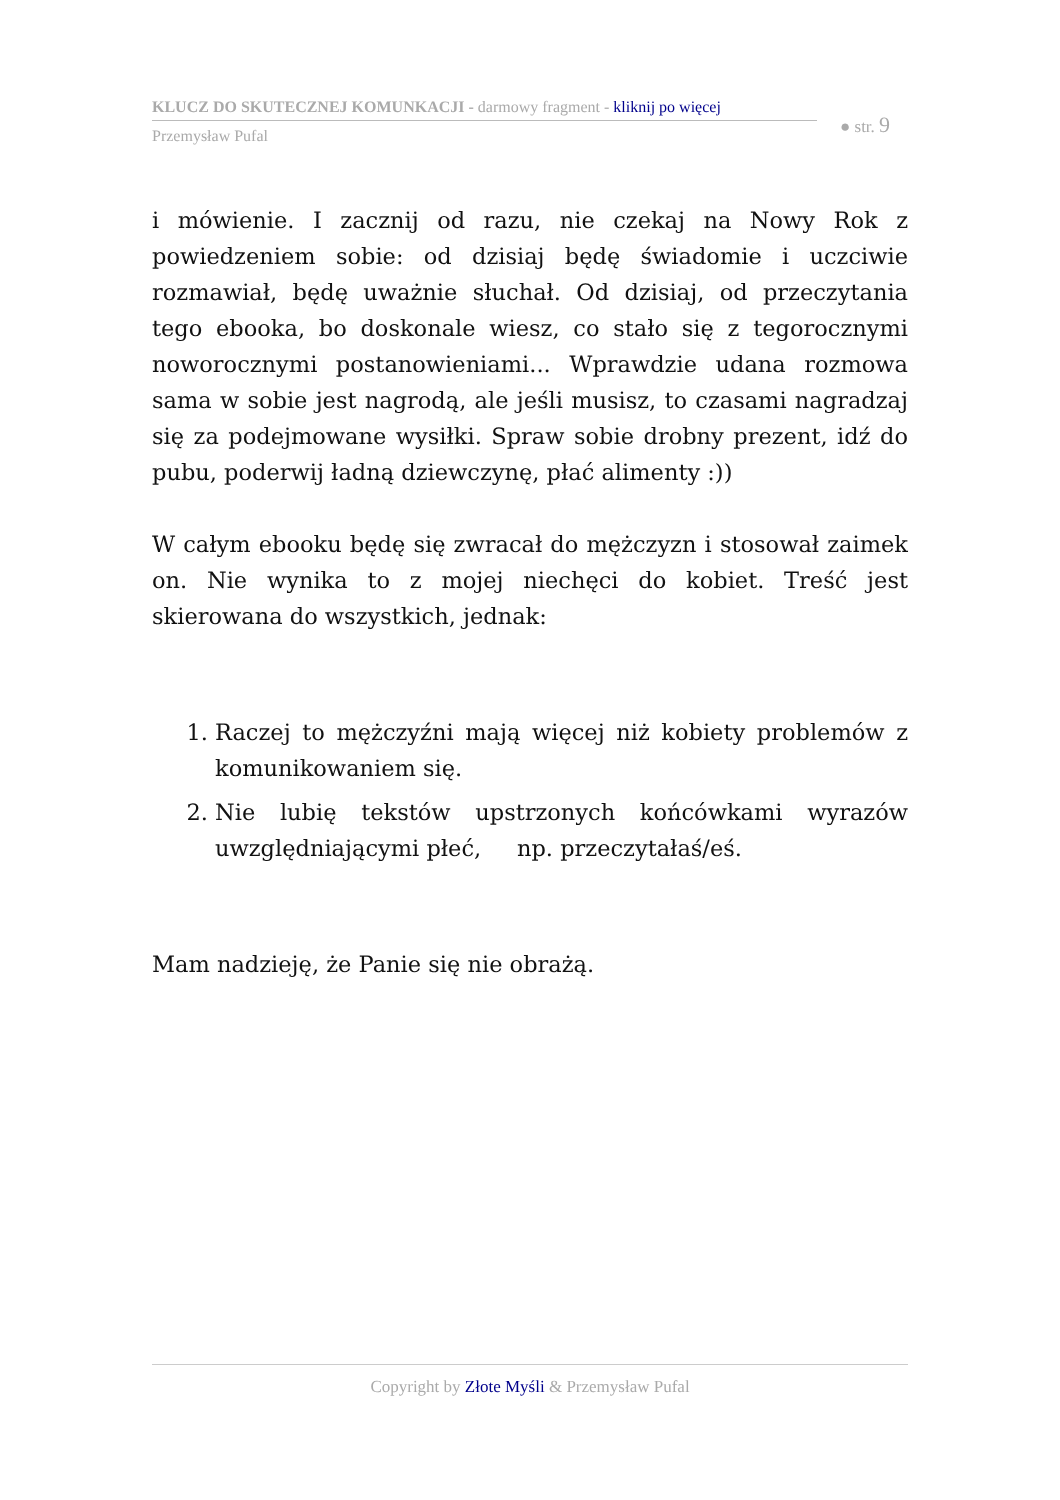KLUCZ DO SKUTECZNEJ KOMUNKACJI - darmowy fragment - kliknij po więcej
● str. 9
Przemysław Pufal
i mówienie. I zacznij od razu, nie czekaj na Nowy Rok z powiedzeniem sobie: od dzisiaj będę świadomie i uczciwie rozmawiał, będę uważnie słuchał. Od dzisiaj, od przeczytania tego ebooka, bo doskonale wiesz, co stało się z tegorocznymi noworocznymi postanowieniami... Wprawdzie udana rozmowa sama w sobie jest nagrodą, ale jeśli musisz, to czasami nagradzaj się za podejmowane wysiłki. Spraw sobie drobny prezent, idź do pubu, poderwij ładną dziewczynę, płać alimenty :))
W całym ebooku będę się zwracał do mężczyzn i stosował zaimek on. Nie wynika to z mojej niechęci do kobiet. Treść jest skierowana do wszystkich, jednak:
1. Raczej to mężczyźni mają więcej niż kobiety problemów z komunikowaniem się.
2. Nie lubię tekstów upstrzonych końcówkami wyrazów uwzględniającymi płeć, np. przeczytałaś/eś.
Mam nadzieję, że Panie się nie obrażą.
Copyright by Złote Myśli & Przemysław Pufal